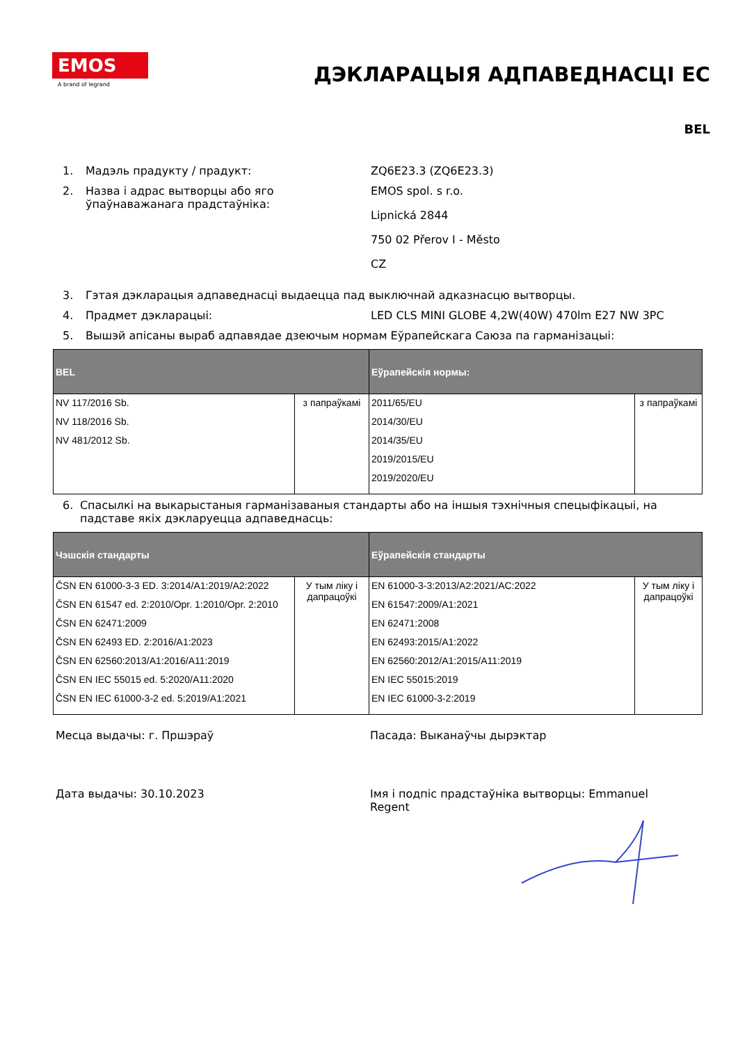EMOS
A brand of legrand
ДЭКЛАРАЦЫЯ АДПАВЕДНАСЦІ ЕС
BEL
1. Мадэль прадукту / прадукт: ZQ6E23.3 (ZQ6E23.3)
2. Назва і адрас вытворцы або яго ўпаўнаважанага прадстаўніка:
EMOS spol. s r.o.
Lipnická 2844
750 02 Přerov I - Město
CZ
3. Гэтая дэкларацыя адпаведнасці выдаецца пад выключнай адказнасцю вытворцы.
4. Прадмет дэкларацыі: LED CLS MINI GLOBE 4,2W(40W) 470lm E27 NW 3PC
5. Вышэй апісаны выраб адпавядае дзеючым нормам Еўрапейскага Саюза па гарманізацыі:
| BEL | | Еўрапейскія нормы: | |
| --- | --- | --- | --- |
| NV 117/2016 Sb. NV 118/2016 Sb. NV 481/2012 Sb. | з папраўкамі | 2011/65/EU 2014/30/EU 2014/35/EU 2019/2015/EU 2019/2020/EU | з папраўкамі |
6. Спасылкі на выкарыстаныя гарманізаваныя стандарты або на іншыя тэхнічныя спецыфікацыі, на падставе якіх дэкларуецца адпаведнасць:
| Чэшскія стандарты | | Еўрапейскія стандарты | |
| --- | --- | --- | --- |
| ČSN EN 61000-3-3 ED. 3:2014/A1:2019/A2:2022 ČSN EN 61547 ed. 2:2010/Opr. 1:2010/Opr. 2:2010 ČSN EN 62471:2009 ČSN EN 62493 ED. 2:2016/A1:2023 ČSN EN 62560:2013/A1:2016/A11:2019 ČSN EN IEC 55015 ed. 5:2020/A11:2020 ČSN EN IEC 61000-3-2 ed. 5:2019/A1:2021 | У тым ліку і дапрацоўкі | EN 61000-3-3:2013/A2:2021/AC:2022 EN 61547:2009/A1:2021 EN 62471:2008 EN 62493:2015/A1:2022 EN 62560:2012/A1:2015/A11:2019 EN IEC 55015:2019 EN IEC 61000-3-2:2019 | У тым ліку і дапрацоўкі |
Месца выдачы: г. Пршэраў Пасада: Выканаўчы дырэктар
Дата выдачы: 30.10.2023 Імя і подпіс прадстаўніка вытворцы: Emmanuel Regent